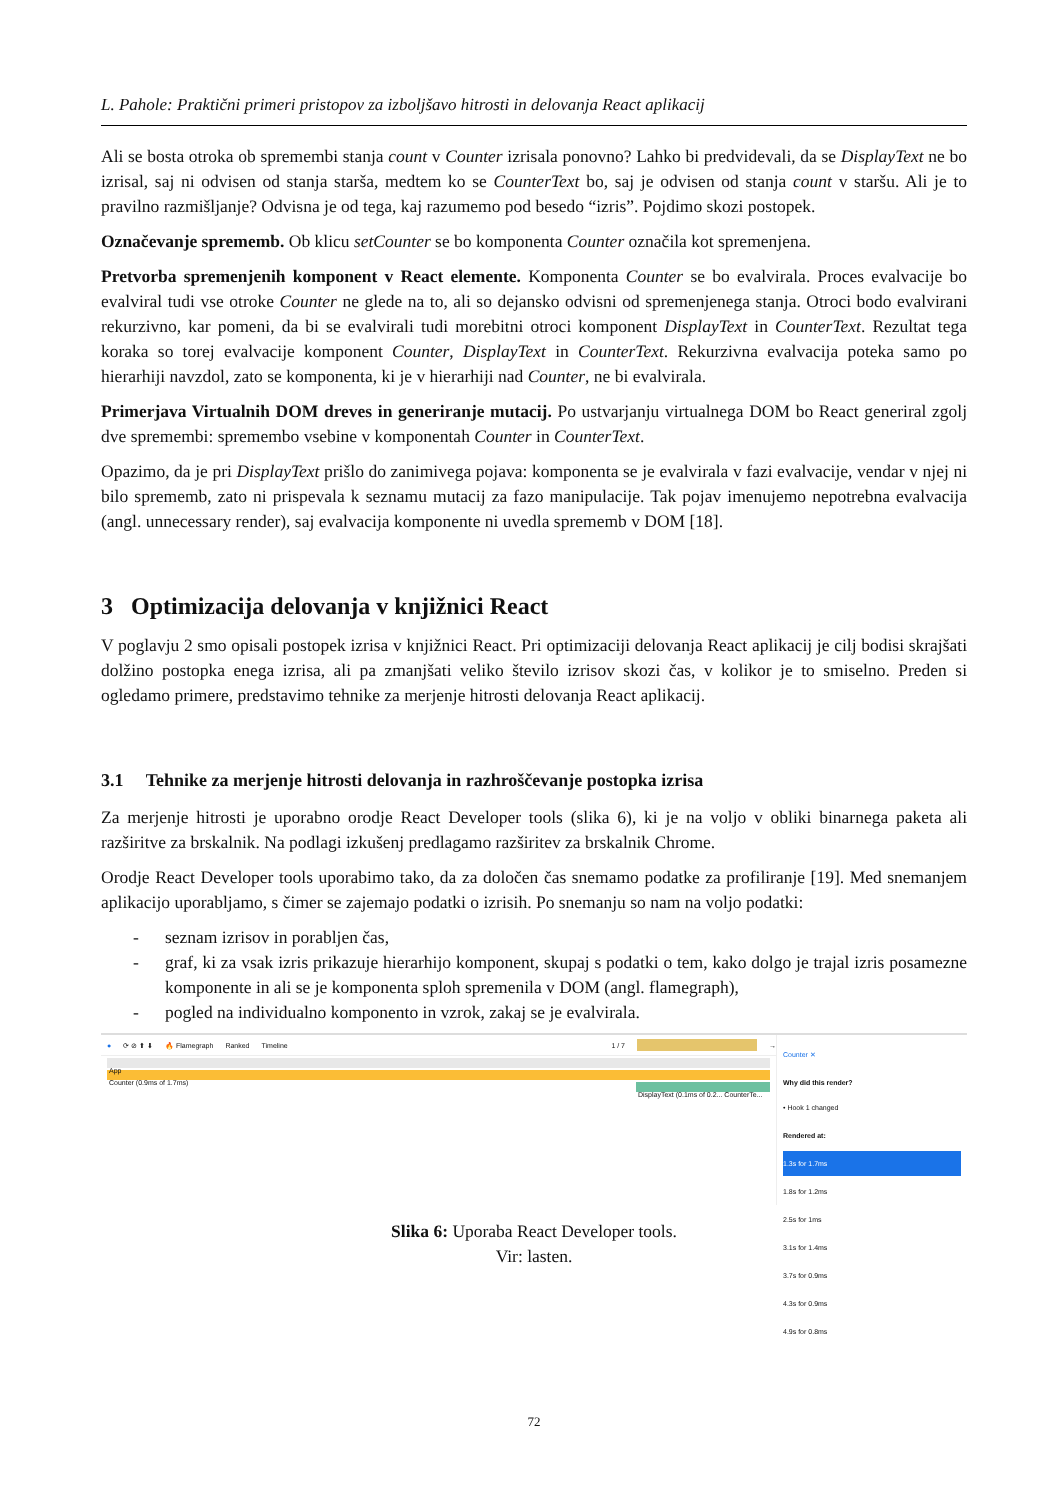L. Pahole: Praktični primeri pristopov za izboljšavo hitrosti in delovanja React aplikacij
Ali se bosta otroka ob spremembi stanja count v Counter izrisala ponovno? Lahko bi predvidevali, da se DisplayText ne bo izrisal, saj ni odvisen od stanja starša, medtem ko se CounterText bo, saj je odvisen od stanja count v staršu. Ali je to pravilno razmišljanje? Odvisna je od tega, kaj razumemo pod besedo “izris”. Pojdimo skozi postopek.
Označevanje sprememb. Ob klicu setCounter se bo komponenta Counter označila kot spremenjena.
Pretvorba spremenjenih komponent v React elemente. Komponenta Counter se bo evalvirala. Proces evalvacije bo evalviral tudi vse otroke Counter ne glede na to, ali so dejansko odvisni od spremenjenega stanja. Otroci bodo evalvirani rekurzivno, kar pomeni, da bi se evalvirali tudi morebitni otroci komponent DisplayText in CounterText. Rezultat tega koraka so torej evalvacije komponent Counter, DisplayText in CounterText. Rekurzivna evalvacija poteka samo po hierarhiji navzdol, zato se komponenta, ki je v hierarhiji nad Counter, ne bi evalvirala.
Primerjava Virtualnih DOM dreves in generiranje mutacij. Po ustvarjanju virtualnega DOM bo React generiral zgolj dve spremembi: spremembo vsebine v komponentah Counter in CounterText.
Opazimo, da je pri DisplayText prišlo do zanimivega pojava: komponenta se je evalvirala v fazi evalvacije, vendar v njej ni bilo sprememb, zato ni prispevala k seznamu mutacij za fazo manipulacije. Tak pojav imenujemo nepotrebna evalvacija (angl. unnecessary render), saj evalvacija komponente ni uvedla sprememb v DOM [18].
3 Optimizacija delovanja v knjižnici React
V poglavju 2 smo opisali postopek izrisa v knjižnici React. Pri optimizaciji delovanja React aplikacij je cilj bodisi skrajšati dolžino postopka enega izrisa, ali pa zmanjšati veliko število izrisov skozi čas, v kolikor je to smiselno. Preden si ogledamo primere, predstavimo tehnike za merjenje hitrosti delovanja React aplikacij.
3.1 Tehnike za merjenje hitrosti delovanja in razhroščevanje postopka izrisa
Za merjenje hitrosti je uporabno orodje React Developer tools (slika 6), ki je na voljo v obliki binarnega paketa ali razširitve za brskalnik. Na podlagi izkušenj predlagamo razširitev za brskalnik Chrome.
Orodje React Developer tools uporabimo tako, da za določen čas snemamo podatke za profiliranje [19]. Med snemanjem aplikacijo uporabljamo, s čimer se zajemajo podatki o izrisih. Po snemanju so nam na voljo podatki:
- seznam izrisov in porabljen čas,
- graf, ki za vsak izris prikazuje hierarhijo komponent, skupaj s podatki o tem, kako dolgo je trajal izris posamezne komponente in ali se je komponenta sploh spremenila v DOM (angl. flamegraph),
- pogled na individualno komponento in vzrok, zakaj se je evalvirala.
● ⟳ ⊘ ⬆ ⬇ 🔥 Flamegraph Ranked Timeline 1 / 7 →
App
Counter (0.9ms of 1.7ms)
DisplayText (0.1ms of 0.2... CounterTe...
Counter ✕
Why did this render?
• Hook 1 changed
Rendered at:
1.3s for 1.7ms
1.8s for 1.2ms
2.5s for 1ms
3.1s for 1.4ms
3.7s for 0.9ms
4.3s for 0.9ms
4.9s for 0.8ms
Slika 6: Uporaba React Developer tools.
Vir: lasten.
72